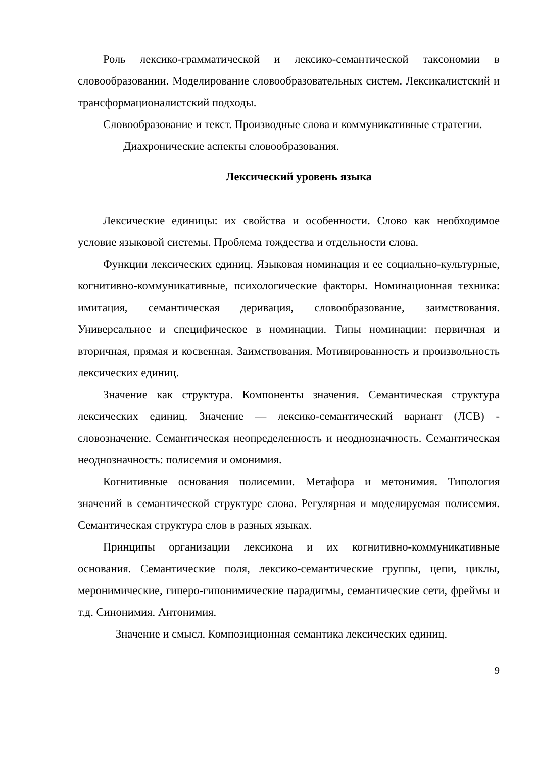Роль лексико-грамматической и лексико-семантической таксономии в словообразовании. Моделирование словообразовательных систем. Лексикалистский и трансформационалистский подходы.
Словообразование и текст. Производные слова и коммуникативные стратегии.
Диахронические аспекты словообразования.
Лексический уровень языка
Лексические единицы: их свойства и особенности. Слово как необходимое условие языковой системы. Проблема тождества и отдельности слова.
Функции лексических единиц. Языковая номинация и ее социально-культурные, когнитивно-коммуникативные, психологические факторы. Номинационная техника: имитация, семантическая деривация, словообразование, заимствования. Универсальное и специфическое в номинации. Типы номинации: первичная и вторичная, прямая и косвенная. Заимствования. Мотивированность и произвольность лексических единиц.
Значение как структура. Компоненты значения. Семантическая структура лексических единиц. Значение — лексико-семантический вариант (ЛСВ) - словозначение. Семантическая неопределенность и неоднозначность. Семантическая неоднозначность: полисемия и омонимия.
Когнитивные основания полисемии. Метафора и метонимия. Типология значений в семантической структуре слова. Регулярная и моделируемая полисемия. Семантическая структура слов в разных языках.
Принципы организации лексикона и их когнитивно-коммуникативные основания. Семантические поля, лексико-семантические группы, цепи, циклы, меронимические, гиперо-гипонимические парадигмы, семантические сети, фреймы и т.д. Синонимия. Антонимия.
Значение и смысл. Композиционная семантика лексических единиц.
9